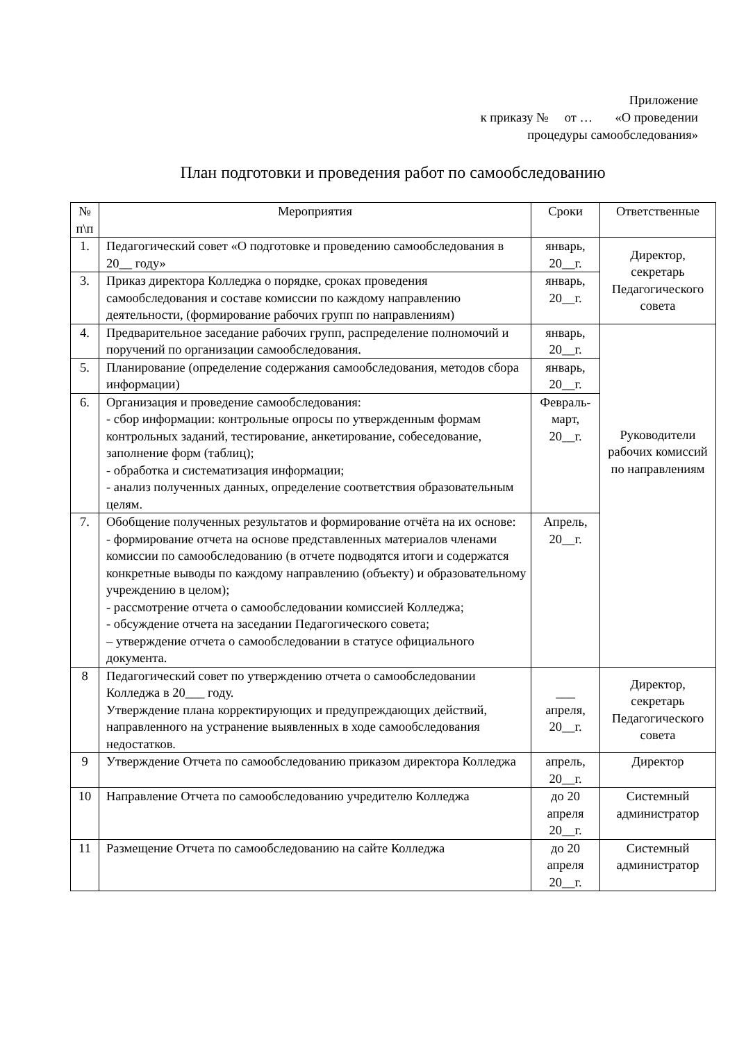Приложение
к приказу № от … «О проведении
процедуры самообследования»
План подготовки и проведения работ по самообследованию
| № п\п | Мероприятия | Сроки | Ответственные |
| --- | --- | --- | --- |
| 1. | Педагогический совет «О подготовке и проведению самообследования в 20__ году» | январь, 20__г. | Директор, секретарь Педагогического совета |
| 3. | Приказ директора Колледжа о порядке, сроках проведения самообследования и составе комиссии по каждому направлению деятельности, (формирование рабочих групп по направлениям) | январь, 20__г. | |
| 4. | Предварительное заседание рабочих групп, распределение полномочий и поручений по организации самообследования. | январь, 20__г. | Руководители рабочих комиссий по направлениям |
| 5. | Планирование (определение содержания самообследования, методов сбора информации) | январь, 20__г. | |
| 6. | Организация и проведение самообследования: - сбор информации: контрольные опросы по утвержденным формам контрольных заданий, тестирование, анкетирование, собеседование, заполнение форм (таблиц); - обработка и систематизация информации; - анализ полученных данных, определение соответствия образовательным целям. | Февраль-март, 20__г. | |
| 7. | Обобщение полученных результатов и формирование отчёта на их основе: - формирование отчета на основе представленных материалов членами комиссии по самообследованию (в отчете подводятся итоги и содержатся конкретные выводы по каждому направлению (объекту) и образовательному учреждению в целом); - рассмотрение отчета о самообследовании комиссией Колледжа; - обсуждение отчета на заседании Педагогического совета; – утверждение отчета о самообследовании в статусе официального документа. | Апрель, 20__г. | |
| 8 | Педагогический совет по утверждению отчета о самообследовании Колледжа в 20___ году. Утверждение плана корректирующих и предупреждающих действий, направленного на устранение выявленных в ходе самообследования недостатков. | ___ апреля, 20__г. | Директор, секретарь Педагогического совета |
| 9 | Утверждение Отчета по самообследованию приказом директора Колледжа | апрель, 20__г. | Директор |
| 10 | Направление Отчета по самообследованию учредителю Колледжа | до 20 апреля 20__г. | Системный администратор |
| 11 | Размещение Отчета по самообследованию на сайте Колледжа | до 20 апреля 20__г. | Системный администратор |